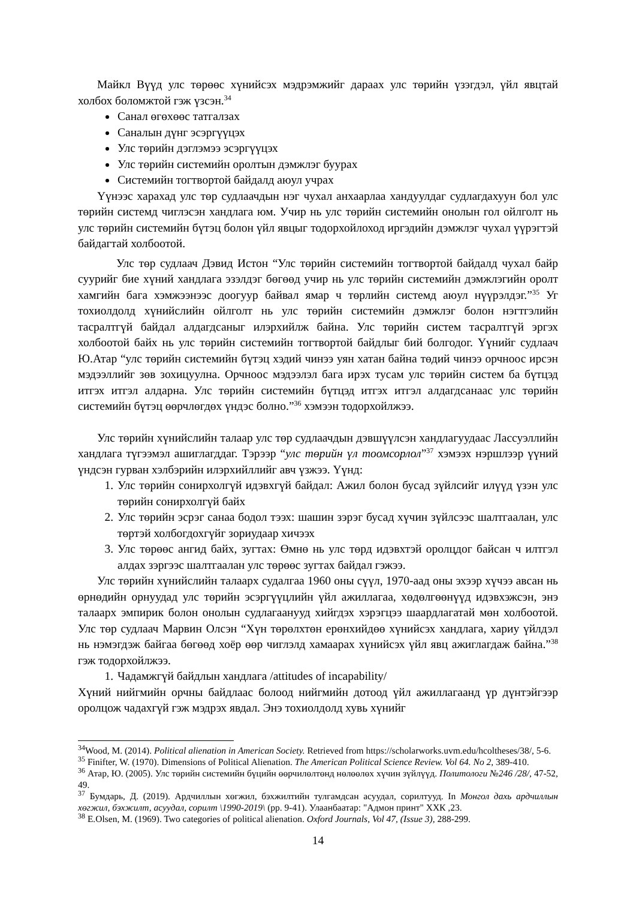Майкл Вүүд улс төрөөс хүнийсэх мэдрэмжийг дараах улс төрийн үзэгдэл, үйл явцтай холбох боломжтой гэж үзсэн.<sup>34</sup>
Санал өгөхөөс татгалзах
Саналын дүнг эсэргүүцэх
Улс төрийн дэглэмээ эсэргүүцэх
Улс төрийн системийн оролтын дэмжлэг буурах
Системийн тогтвортой байдалд аюул учрах
Үүнээс харахад улс төр судлаачдын нэг чухал анхаарлаа хандуулдаг судлагдахуун бол улс төрийн системд чиглэсэн хандлага юм. Учир нь улс төрийн системийн онолын гол ойлголт нь улс төрийн системийн бүтэц болон үйл явцыг тодорхойлоход иргэдийн дэмжлэг чухал үүрэгтэй байдагтай холбоотой.
Улс төр судлаач Дэвид Истон “Улс төрийн системийн тогтвортой байдалд чухал байр суурийг бие хүний хандлага эзэлдэг бөгөөд учир нь улс төрийн системийн дэмжлэгийн оролт хамгийн бага хэмжээнээс доогуур байвал ямар ч төрлийн системд аюул нүүрэлдэг.”<sup>35</sup> Уг тохиолдолд хүнийслийн ойлголт нь улс төрийн системийн дэмжлэг болон нэгтгэлийн тасралтгүй байдал алдагдсаныг илэрхийлж байна. Улс төрийн систем тасралтгүй эргэх холбоотой байх нь улс төрийн системийн тогтвортой байдлыг бий болгодог. Үүнийг судлаач Ю.Атар “улс төрийн системийн бүтэц хэдий чинээ уян хатан байна төдий чинээ орчноос ирсэн мэдээллийг зөв зохицуулна. Орчноос мэдээлэл бага ирэх тусам улс төрийн систем ба бүтцэд итгэх итгэл алдарна. Улс төрийн системийн бүтцэд итгэх итгэл алдагдсанаас улс төрийн системийн бүтэц өөрчлөгдөх үндэс болно.”<sup>36</sup> хэмээн тодорхойлжээ.
Улс төрийн хүнийслийн талаар улс төр судлаачдын дэвшүүлсэн хандлагуудаас Лассуэллийн хандлага түгээмэл ашиглагддаг. Тэрээр “улс төрийн үл тоомсорлол”<sup>37</sup> хэмээх нэршлээр үүний үндсэн гурван хэлбэрийн илэрхийллийг авч үзжээ. Үүнд:
1. Улс төрийн сонирхолгүй идэвхгүй байдал: Ажил болон бусад зүйлсийг илүүд үзэн улс төрийн сонирхолгүй байх
2. Улс төрийн эсрэг санаа бодол тээх: шашин зэрэг бусад хүчин зүйлсээс шалтгаалан, улс төртэй холбогдохгүйг зориудаар хичээх
3. Улс төрөөс ангид байх, зугтах: Өмнө нь улс төрд идэвхтэй оролцдог байсан ч илтгэл алдах зэргээс шалтгаалан улс төрөөс зугтах байдал гэжээ.
Улс төрийн хүнийслийн талаарх судалгаа 1960 оны сүүл, 1970-аад оны эхээр хүчээ авсан нь өрнөдийн орнуудад улс төрийн эсэргүүцлийн үйл ажиллагаа, хөдөлгөөнүүд идэвхэжсэн, энэ талаарх эмпирик болон онолын судлагаанууд хийгдэх хэрэгцээ шаардлагатай мөн холбоотой. Улс төр судлаач Марвин Олсэн “Хүн төрөлхтөн ерөнхийдөө хүнийсэх хандлага, хариу үйлдэл нь нэмэгдэж байгаа бөгөөд хоёр өөр чиглэлд хамаарах хүнийсэх үйл явц ажиглагдаж байна.”<sup>38</sup> гэж тодорхойлжээ.
1. Чадамжгүй байдлын хандлага /attitudes of incapability/
Хүний нийгмийн орчны байдлаас болоод нийгмийн дотоод үйл ажиллагаанд үр дүнтэйгээр оролцож чадахгүй гэж мэдрэх явдал. Энэ тохиолдолд хувь хүнийг
<sup>34</sup> Wood, M. (2014). Political alienation in American Society. Retrieved from https://scholarworks.uvm.edu/hcoltheses/38/, 5-6.
<sup>35</sup> Finifter, W. (1970). Dimensions of Political Alienation. The American Political Science Review. Vol 64. No 2, 389-410.
<sup>36</sup> Атар, Ю. (2005). Улс төрийн системийн бүцийн өөрчилөлтөнд нөлөөлөх хүчин зүйлүүд. Политологи №246 /28/, 47-52, 49.
<sup>37</sup> Бумдарь, Д. (2019). Ардчиллын хөгжил, бэхжилтийн тулгамдсан асуудал, сорилтууд. In Монгол дахь ардчиллын хөгжил, бэхжилт, асуудал, сорилт \1990-2019\ (pp. 9-41). Улаанбаатар: "Адмон принт" ХХК ,23.
<sup>38</sup> E.Olsen, M. (1969). Two categories of political alienation. Oxford Journals, Vol 47, (Issue 3), 288-299.
14